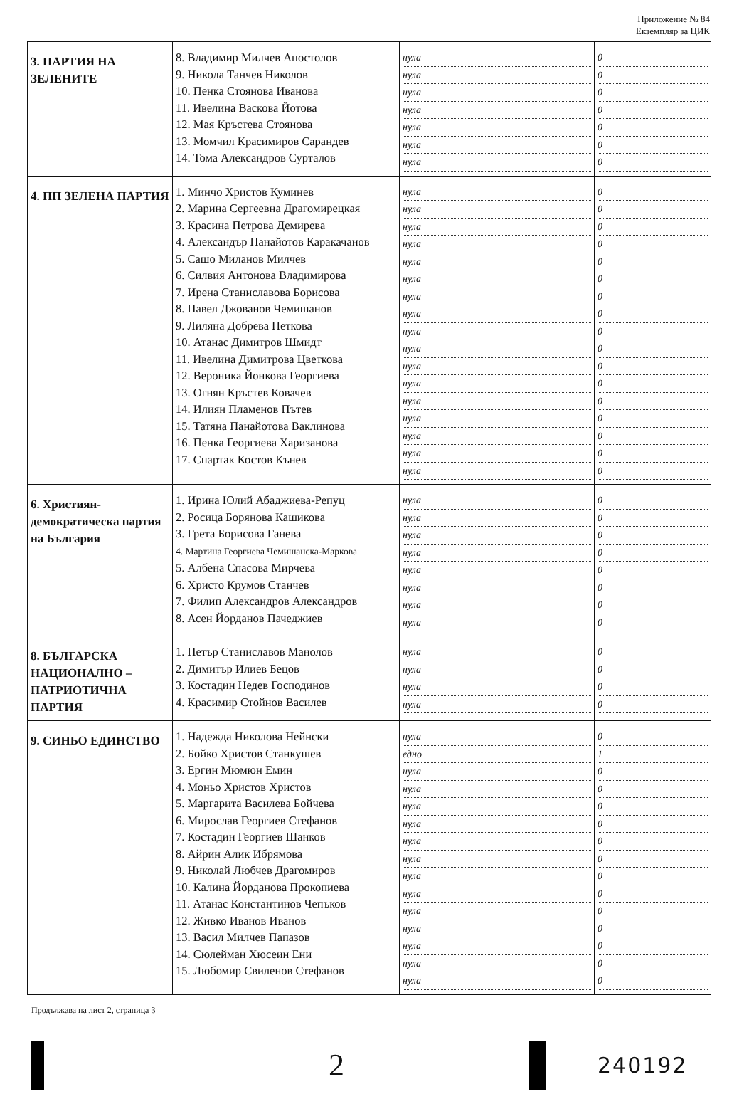Приложение № 84
Екземпляр за ЦИК
| 3. ПАРТИЯ НА ЗЕЛЕНИТЕ | 8. Владимир Милчев Апостолов 9. Никола Танчев Николов 10. Пенка Стоянова Иванова 11. Ивелина Васкова Йотова 12. Мая Кръстева Стоянова 13. Момчил Красимиров Сарандев 14. Тома Александров Сурталов | нула нула нула нула нула нула нула | 0 0 0 0 0 0 0 |
| 4. ПП ЗЕЛЕНА ПАРТИЯ | 1. Минчо Христов Куминев 2. Марина Сергеевна Драгомирецкая 3. Красина Петрова Демирева 4. Александър Панайотов Каракачанов 5. Сашо Миланов Милчев 6. Силвия Антонова Владимирова 7. Ирена Станиславова Борисова 8. Павел Джованов Чемишанов 9. Лиляна Добрева Петкова 10. Атанас Димитров Шмидт 11. Ивелина Димитрова Цветкова 12. Вероника Йонкова Георгиева 13. Огнян Кръстев Ковачев 14. Илиян Пламенов Пътев 15. Татяна Панайотова Ваклинова 16. Пенка Георгиева Харизанова 17. Спартак Костов Кънев | нула нула нула нула нула нула нула нула нула нула нула нула нула нула нула нула нула | 0 0 0 0 0 0 0 0 0 0 0 0 0 0 0 0 0 |
| 6. Християн-демократическа партия на България | 1. Ирина Юлий Абаджиева-Репуц 2. Росица Борянова Кашикова 3. Грета Борисова Ганева 4. Мартина Георгиева Чемишанска-Маркова 5. Албена Спасова Мирчева 6. Христо Крумов Станчев 7. Филип Александров Александров 8. Асен Йорданов Пачеджиев | нула нула нула нула нула нула нула нула | 0 0 0 0 0 0 0 0 |
| 8. БЪЛГАРСКА НАЦИОНАЛНО – ПАТРИОТИЧНА ПАРТИЯ | 1. Петър Станиславов Манолов 2. Димитър Илиев Бецов 3. Костадин Недев Господинов 4. Красимир Стойнов Василев | нула нула нула нула | 0 0 0 0 |
| 9. СИНЬО ЕДИНСТВО | 1. Надежда Николова Нейнски 2. Бойко Христов Станкушев 3. Ергин Мюмюн Емин 4. Моньо Христов Христов 5. Маргарита Василева Бойчева 6. Мирослав Георгиев Стефанов 7. Костадин Георгиев Шанков 8. Айрин Алик Ибрямова 9. Николай Любчев Драгомиров 10. Калина Йорданова Прокопиева 11. Атанас Константинов Чепъков 12. Живко Иванов Иванов 13. Васил Милчев Папазов 14. Сюлейман Хюсеин Ени 15. Любомир Свиленов Стефанов | нула едно нула нула нула нула нула нула нула нула нула нула нула нула нула | 0 1 0 0 0 0 0 0 0 0 0 0 0 0 0 |
Продължава на лист 2, страница 3
2
240192